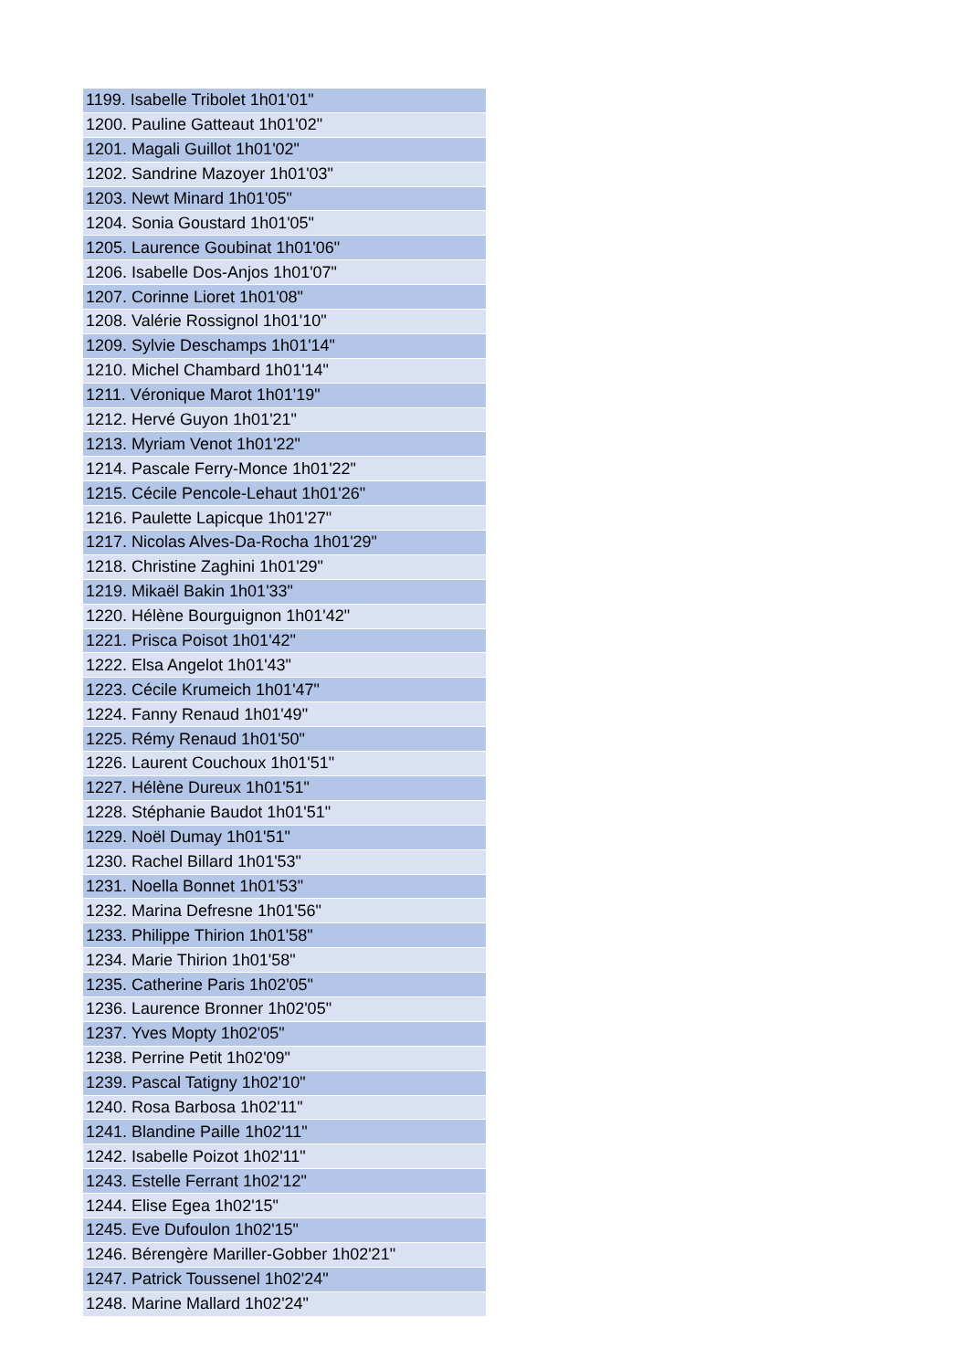| 1199. Isabelle Tribolet 1h01'01" |
| 1200. Pauline Gatteaut 1h01'02" |
| 1201. Magali Guillot 1h01'02" |
| 1202. Sandrine Mazoyer 1h01'03" |
| 1203. Newt Minard 1h01'05" |
| 1204. Sonia Goustard 1h01'05" |
| 1205. Laurence Goubinat 1h01'06" |
| 1206. Isabelle Dos-Anjos 1h01'07" |
| 1207. Corinne Lioret 1h01'08" |
| 1208. Valérie Rossignol 1h01'10" |
| 1209. Sylvie Deschamps 1h01'14" |
| 1210. Michel Chambard 1h01'14" |
| 1211. Véronique Marot 1h01'19" |
| 1212. Hervé Guyon 1h01'21" |
| 1213. Myriam Venot 1h01'22" |
| 1214. Pascale Ferry-Monce 1h01'22" |
| 1215. Cécile Pencole-Lehaut 1h01'26" |
| 1216. Paulette Lapicque 1h01'27" |
| 1217. Nicolas Alves-Da-Rocha 1h01'29" |
| 1218. Christine Zaghini 1h01'29" |
| 1219. Mikaël Bakin 1h01'33" |
| 1220. Hélène Bourguignon 1h01'42" |
| 1221. Prisca Poisot 1h01'42" |
| 1222. Elsa Angelot 1h01'43" |
| 1223. Cécile Krumeich 1h01'47" |
| 1224. Fanny Renaud 1h01'49" |
| 1225. Rémy Renaud 1h01'50" |
| 1226. Laurent Couchoux 1h01'51" |
| 1227. Hélène Dureux 1h01'51" |
| 1228. Stéphanie Baudot 1h01'51" |
| 1229. Noël Dumay 1h01'51" |
| 1230. Rachel Billard 1h01'53" |
| 1231. Noella Bonnet 1h01'53" |
| 1232. Marina Defresne 1h01'56" |
| 1233. Philippe Thirion 1h01'58" |
| 1234. Marie Thirion 1h01'58" |
| 1235. Catherine Paris 1h02'05" |
| 1236. Laurence Bronner 1h02'05" |
| 1237. Yves Mopty 1h02'05" |
| 1238. Perrine Petit 1h02'09" |
| 1239. Pascal Tatigny 1h02'10" |
| 1240. Rosa Barbosa 1h02'11" |
| 1241. Blandine Paille 1h02'11" |
| 1242. Isabelle Poizot 1h02'11" |
| 1243. Estelle Ferrant 1h02'12" |
| 1244. Elise Egea 1h02'15" |
| 1245. Eve Dufoulon 1h02'15" |
| 1246. Bérengère Mariller-Gobber 1h02'21" |
| 1247. Patrick Toussenel 1h02'24" |
| 1248. Marine Mallard 1h02'24" |